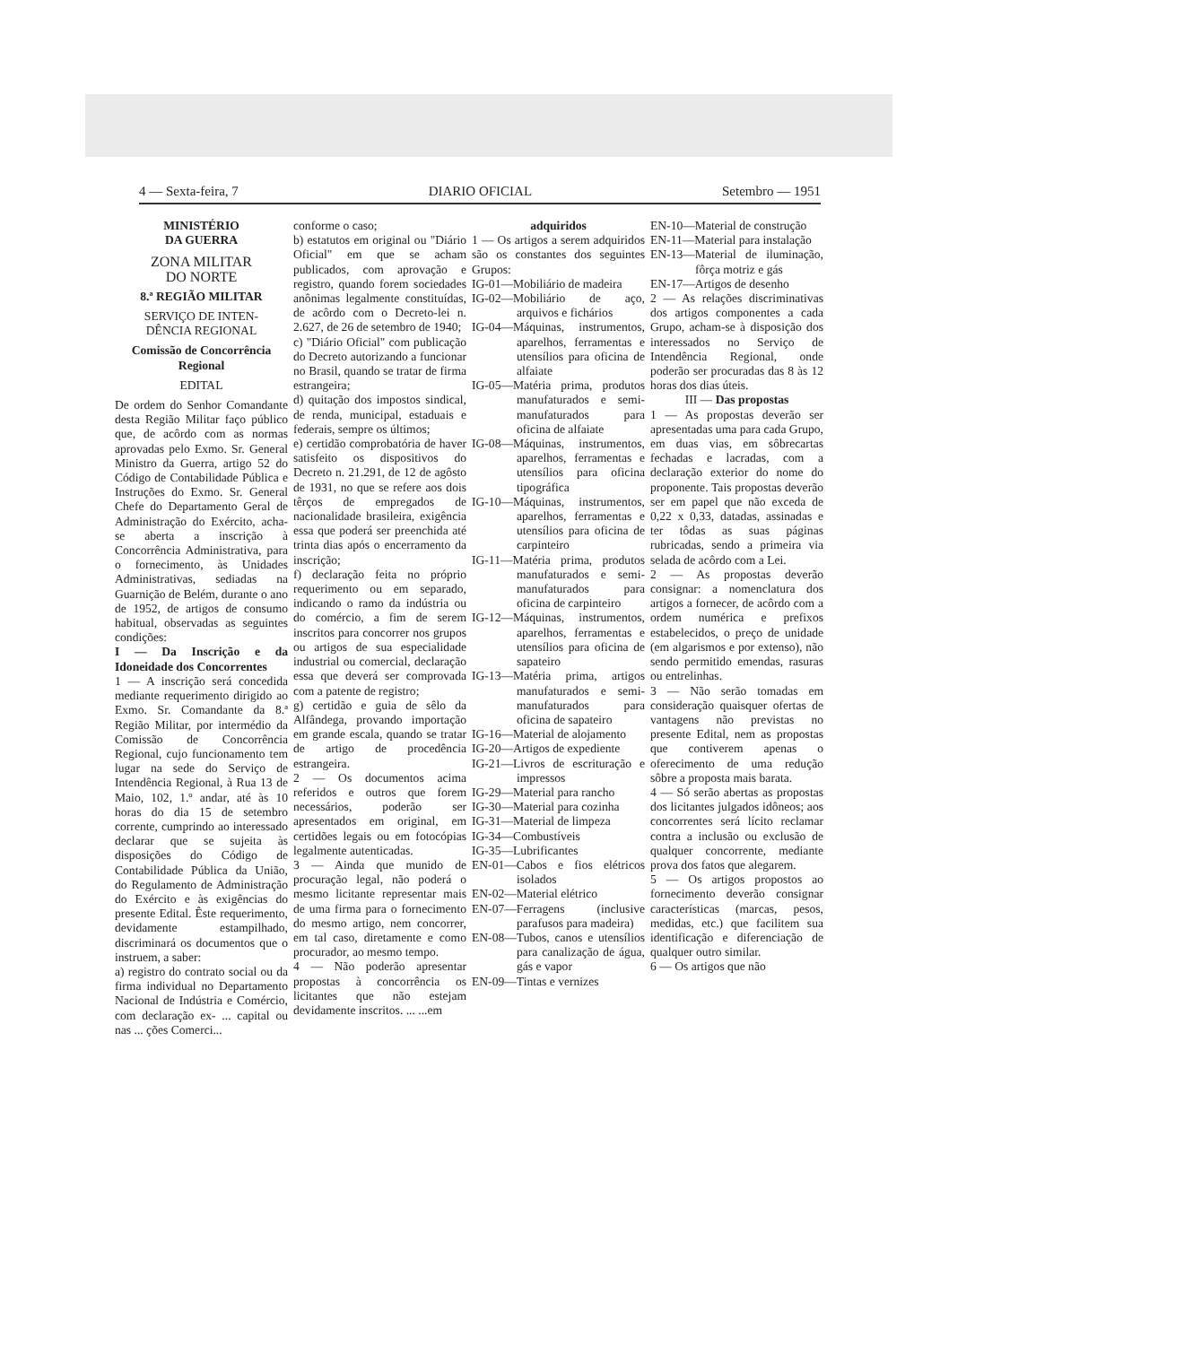4 — Sexta-feira, 7 DIARIO OFICIAL Setembro — 1951
MINISTÉRIO
DA GUERRA
ZONA MILITAR
DO NORTE
8.ª REGIÃO MILITAR
SERVIÇO DE INTEN-
DÊNCIA REGIONAL
Comissão de Concorrência Regional
EDITAL
De ordem do Senhor Comandante desta Região Militar faço público que, de acôrdo com as normas aprovadas pelo Exmo. Sr. General Ministro da Guerra, artigo 52 do Código de Contabilidade Pública e Instruções do Exmo. Sr. General Chefe do Departamento Geral de Administração do Exército, acha-se aberta a inscrição à Concorrência Administrativa, para o fornecimento, às Unidades Administrativas, sediadas na Guarnição de Belém, durante o ano de 1952, de artigos de consumo habitual, observadas as seguintes condições:
I — Da Inscrição e da Idoneidade dos Concorrentes
1 — A inscrição será concedida mediante requerimento dirigido ao Exmo. Sr. Comandante da 8.ª Região Militar, por intermédio da Comissão de Concorrência Regional, cujo funcionamento tem lugar na sede do Serviço de Intendência Regional, à Rua 13 de Maio, 102, 1.º andar, até às 10 horas do dia 15 de setembro corrente, cumprindo ao interessado declarar que se sujeita às disposições do Código de Contabilidade Pública da União, do Regulamento de Administração do Exército e às exigências do presente Edital. Êste requerimento, devidamente estampilhado, discriminará os documentos que o instruem, a saber:
a) registro do contrato social ou da firma individual no Departamento Nacional de Indústria e Comércio, com declaração ex- ... capital ou nas ... ções Comerci...
conforme o caso;
b) estatutos em original ou "Diário Oficial" em que se acham publicados, com aprovação e registro, quando forem sociedades anônimas legalmente constituídas, de acôrdo com o Decreto-lei n. 2.627, de 26 de setembro de 1940;
c) "Diário Oficial" com publicação do Decreto autorizando a funcionar no Brasil, quando se tratar de firma estrangeira;
d) quitação dos impostos sindical, de renda, municipal, estaduais e federais, sempre os últimos;
e) certidão comprobatória de haver satisfeito os dispositivos do Decreto n. 21.291, de 12 de agôsto de 1931, no que se refere aos dois têrços de empregados de nacionalidade brasileira, exigência essa que poderá ser preenchida até trinta dias após o encerramento da inscrição;
f) declaração feita no próprio requerimento ou em separado, indicando o ramo da indústria ou do comércio, a fim de serem inscritos para concorrer nos grupos ou artigos de sua especialidade industrial ou comercial, declaração essa que deverá ser comprovada com a patente de registro;
g) certidão e guia de sêlo da Alfândega, provando importação em grande escala, quando se tratar de artigo de procedência estrangeira.
2 — Os documentos acima referidos e outros que forem necessários, poderão ser apresentados em original, em certidões legais ou em fotocópias legalmente autenticadas.
3 — Ainda que munido de procuração legal, não poderá o mesmo licitante representar mais de uma firma para o fornecimento do mesmo artigo, nem concorrer, em tal caso, diretamente e como procurador, ao mesmo tempo.
4 — Não poderão apresentar propostas à concorrência os licitantes que não estejam devidamente inscritos. ... ...em
adquiridos
1 — Os artigos a serem adquiridos são os constantes dos seguintes Grupos:
IG-01—Mobiliário de madeira
IG-02—Mobiliário de aço, arquivos e fichários
IG-04—Máquinas, instrumentos, aparelhos, ferramentas e utensílios para oficina de alfaiate
IG-05—Matéria prima, produtos manufaturados e semi-manufaturados para oficina de alfaiate
IG-08—Máquinas, instrumentos, aparelhos, ferramentas e utensílios para oficina tipográfica
IG-10—Máquinas, instrumentos, aparelhos, ferramentas e utensílios para oficina de carpinteiro
IG-11—Matéria prima, produtos manufaturados e semi-manufaturados para oficina de carpinteiro
IG-12—Máquinas, instrumentos, aparelhos, ferramentas e utensílios para oficina de sapateiro
IG-13—Matéria prima, artigos manufaturados e semi-manufaturados para oficina de sapateiro
IG-16—Material de alojamento
IG-20—Artigos de expediente
IG-21—Livros de escrituração e impressos
IG-29—Material para rancho
IG-30—Material para cozinha
IG-31—Material de limpeza
IG-34—Combustíveis
IG-35—Lubrificantes
EN-01—Cabos e fios elétricos isolados
EN-02—Material elétrico
EN-07—Ferragens (inclusive parafusos para madeira)
EN-08—Tubos, canos e utensílios para canalização de água, gás e vapor
EN-09—Tintas e vernizes
EN-10—Material de construção
EN-11—Material para instalação
EN-13—Material de iluminação, fôrça motriz e gás
EN-17—Artigos de desenho
2 — As relações discriminativas dos artigos componentes a cada Grupo, acham-se à disposição dos interessados no Serviço de Intendência Regional, onde poderão ser procuradas das 8 às 12 horas dos dias úteis.
III — Das propostas
1 — As propostas deverão ser apresentadas uma para cada Grupo, em duas vias, em sôbrecartas fechadas e lacradas, com a declaração exterior do nome do proponente. Tais propostas deverão ser em papel que não exceda de 0,22 x 0,33, datadas, assinadas e ter tôdas as suas páginas rubricadas, sendo a primeira via selada de acôrdo com a Lei.
2 — As propostas deverão consignar: a nomenclatura dos artigos a fornecer, de acôrdo com a ordem numérica e prefixos estabelecidos, o preço de unidade (em algarismos e por extenso), não sendo permitido emendas, rasuras ou entrelinhas.
3 — Não serão tomadas em consideração quaisquer ofertas de vantagens não previstas no presente Edital, nem as propostas que contiverem apenas o oferecimento de uma redução sôbre a proposta mais barata.
4 — Só serão abertas as propostas dos licitantes julgados idôneos; aos concorrentes será lícito reclamar contra a inclusão ou exclusão de qualquer concorrente, mediante prova dos fatos que alegarem.
5 — Os artigos propostos ao fornecimento deverão consignar características (marcas, pesos, medidas, etc.) que facilitem sua identificação e diferenciação de qualquer outro similar.
6 — Os artigos que não